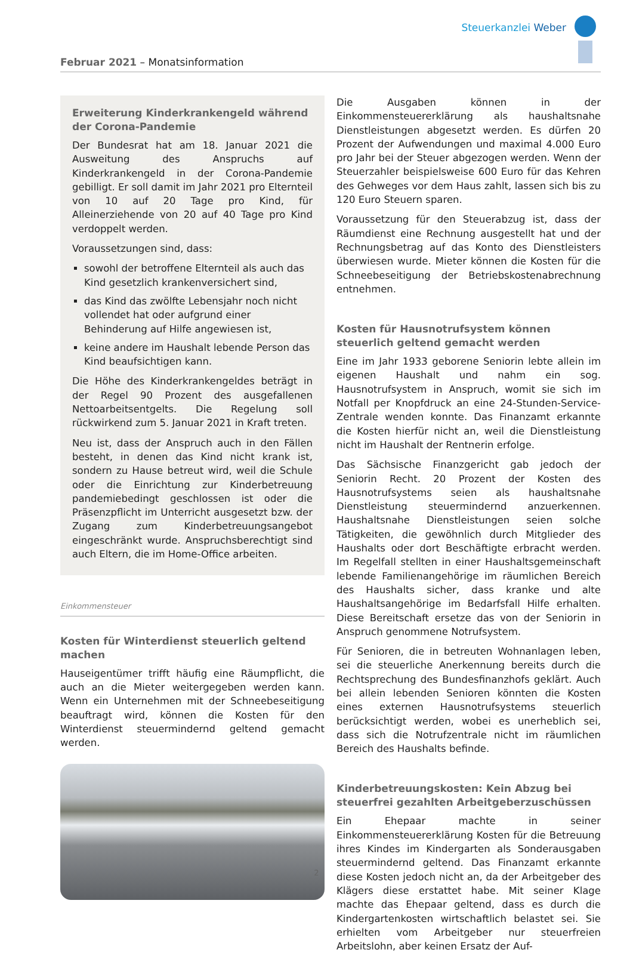Steuerkanzlei Weber
Februar 2021 – Monatsinformation
Erweiterung Kinderkrankengeld während der Corona-Pandemie
Der Bundesrat hat am 18. Januar 2021 die Ausweitung des Anspruchs auf Kinderkrankengeld in der Corona-Pandemie gebilligt. Er soll damit im Jahr 2021 pro Elternteil von 10 auf 20 Tage pro Kind, für Alleinerziehende von 20 auf 40 Tage pro Kind verdoppelt werden.
Voraussetzungen sind, dass:
sowohl der betroffene Elternteil als auch das Kind gesetzlich krankenversichert sind,
das Kind das zwölfte Lebensjahr noch nicht vollendet hat oder aufgrund einer Behinderung auf Hilfe angewiesen ist,
keine andere im Haushalt lebende Person das Kind beaufsichtigen kann.
Die Höhe des Kinderkrankengeldes beträgt in der Regel 90 Prozent des ausgefallenen Nettoarbeitsentgelts. Die Regelung soll rückwirkend zum 5. Januar 2021 in Kraft treten.
Neu ist, dass der Anspruch auch in den Fällen besteht, in denen das Kind nicht krank ist, sondern zu Hause betreut wird, weil die Schule oder die Einrichtung zur Kinderbetreuung pandemiebedingt geschlossen ist oder die Präsenzpflicht im Unterricht ausgesetzt bzw. der Zugang zum Kinderbetreuungsangebot eingeschränkt wurde. Anspruchsberechtigt sind auch Eltern, die im Home-Office arbeiten.
Einkommensteuer
Kosten für Winterdienst steuerlich geltend machen
Hauseigentümer trifft häufig eine Räumpflicht, die auch an die Mieter weitergegeben werden kann. Wenn ein Unternehmen mit der Schneebeseitigung beauftragt wird, können die Kosten für den Winterdienst steuermindernd geltend gemacht werden.
Die Ausgaben können in der Einkommensteuererklärung als haushaltsnahe Dienstleistungen abgesetzt werden. Es dürfen 20 Prozent der Aufwendungen und maximal 4.000 Euro pro Jahr bei der Steuer abgezogen werden. Wenn der Steuerzahler beispielsweise 600 Euro für das Kehren des Gehweges vor dem Haus zahlt, lassen sich bis zu 120 Euro Steuern sparen.
Voraussetzung für den Steuerabzug ist, dass der Räumdienst eine Rechnung ausgestellt hat und der Rechnungsbetrag auf das Konto des Dienstleisters überwiesen wurde. Mieter können die Kosten für die Schneebeseitigung der Betriebskostenabrechnung entnehmen.
Kosten für Hausnotrufsystem können steuerlich geltend gemacht werden
Eine im Jahr 1933 geborene Seniorin lebte allein im eigenen Haushalt und nahm ein sog. Hausnotrufsystem in Anspruch, womit sie sich im Notfall per Knopfdruck an eine 24-Stunden-Service-Zentrale wenden konnte. Das Finanzamt erkannte die Kosten hierfür nicht an, weil die Dienstleistung nicht im Haushalt der Rentnerin erfolge.
Das Sächsische Finanzgericht gab jedoch der Seniorin Recht. 20 Prozent der Kosten des Hausnotrufsystems seien als haushaltsnahe Dienstleistung steuermindernd anzuerkennen. Haushaltsnahe Dienstleistungen seien solche Tätigkeiten, die gewöhnlich durch Mitglieder des Haushalts oder dort Beschäftigte erbracht werden. Im Regelfall stellten in einer Haushaltsgemeinschaft lebende Familienangehörige im räumlichen Bereich des Haushalts sicher, dass kranke und alte Haushaltsangehörige im Bedarfsfall Hilfe erhalten. Diese Bereitschaft ersetze das von der Seniorin in Anspruch genommene Notrufsystem.
Für Senioren, die in betreuten Wohnanlagen leben, sei die steuerliche Anerkennung bereits durch die Rechtsprechung des Bundesfinanzhofs geklärt. Auch bei allein lebenden Senioren könnten die Kosten eines externen Hausnotrufsystems steuerlich berücksichtigt werden, wobei es unerheblich sei, dass sich die Notrufzentrale nicht im räumlichen Bereich des Haushalts befinde.
Kinderbetreuungskosten: Kein Abzug bei steuerfrei gezahlten Arbeitgeberzuschüssen
Ein Ehepaar machte in seiner Einkommensteuererklärung Kosten für die Betreuung ihres Kindes im Kindergarten als Sonderausgaben steuermindernd geltend. Das Finanzamt erkannte diese Kosten jedoch nicht an, da der Arbeitgeber des Klägers diese erstattet habe. Mit seiner Klage machte das Ehepaar geltend, dass es durch die Kindergartenkosten wirtschaftlich belastet sei. Sie erhielten vom Arbeitgeber nur steuerfreien Arbeitslohn, aber keinen Ersatz der Auf-
2